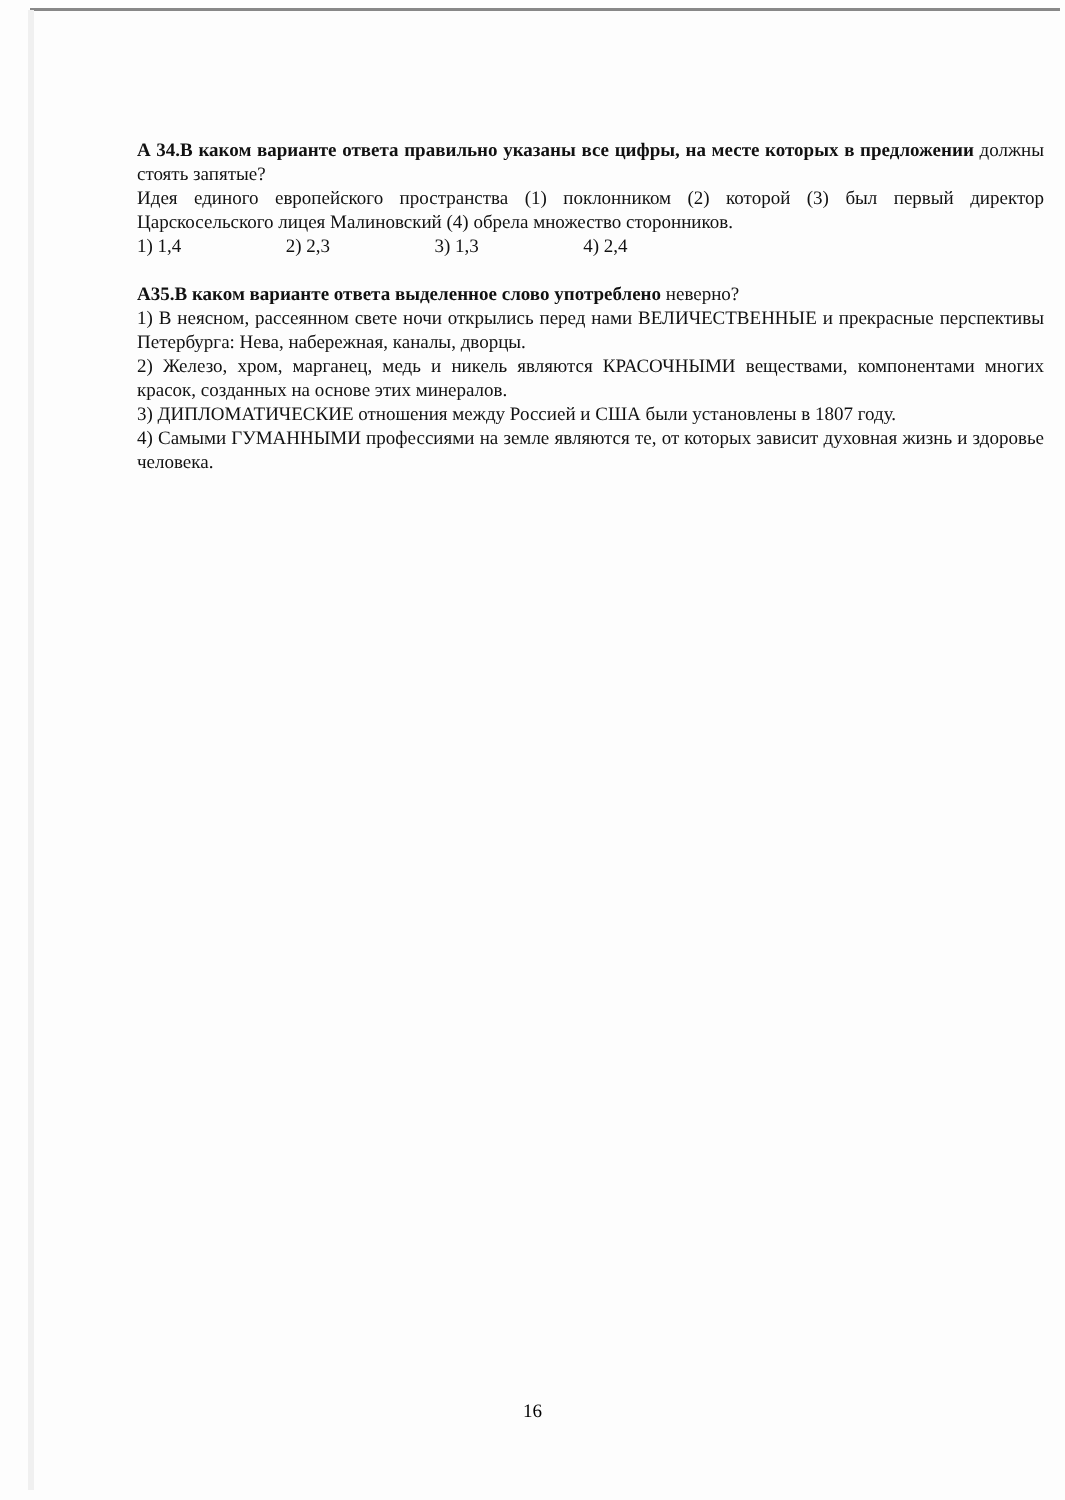А 34.В каком варианте ответа правильно указаны все цифры, на месте которых в предложении должны стоять запятые?
Идея единого европейского пространства (1) поклонником (2) которой (3) был первый директор Царскосельского лицея Малиновский (4) обрела множество сторонников.
1) 1,4 2) 2,3 3) 1,3 4) 2,4
А35.В каком варианте ответа выделенное слово употреблено неверно?
1) В неясном, рассеянном свете ночи открылись перед нами ВЕЛИЧЕСТВЕННЫЕ и прекрасные перспективы Петербурга: Нева, набережная, каналы, дворцы.
2) Железо, хром, марганец, медь и никель являются КРАСОЧНЫМИ веществами, компонентами многих красок, созданных на основе этих минералов.
3) ДИПЛОМАТИЧЕСКИЕ отношения между Россией и США были установлены в 1807 году.
4) Самыми ГУМАННЫМИ профессиями на земле являются те, от которых зависит духовная жизнь и здоровье человека.
16